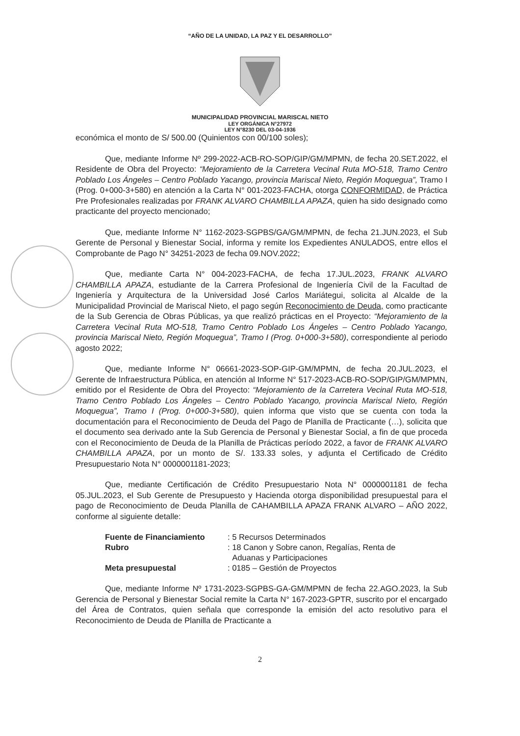“AÑO DE LA UNIDAD, LA PAZ Y EL DESARROLLO”
MUNICIPALIDAD PROVINCIAL MARISCAL NIETO
LEY ORGÁNICA N°27972
LEY N°8230 DEL 03-04-1936
económica el monto de S/ 500.00 (Quinientos con 00/100 soles);
Que, mediante Informe Nº 299-2022-ACB-RO-SOP/GIP/GM/MPMN, de fecha 20.SET.2022, el Residente de Obra del Proyecto: “Mejoramiento de la Carretera Vecinal Ruta MO-518, Tramo Centro Poblado Los Ángeles – Centro Poblado Yacango, provincia Mariscal Nieto, Región Moquegua”, Tramo I (Prog. 0+000-3+580) en atención a la Carta N° 001-2023-FACHA, otorga CONFORMIDAD, de Práctica Pre Profesionales realizadas por FRANK ALVARO CHAMBILLA APAZA, quien ha sido designado como practicante del proyecto mencionado;
Que, mediante Informe N° 1162-2023-SGPBS/GA/GM/MPMN, de fecha 21.JUN.2023, el Sub Gerente de Personal y Bienestar Social, informa y remite los Expedientes ANULADOS, entre ellos el Comprobante de Pago N° 34251-2023 de fecha 09.NOV.2022;
Que, mediante Carta N° 004-2023-FACHA, de fecha 17.JUL.2023, FRANK ALVARO CHAMBILLA APAZA, estudiante de la Carrera Profesional de Ingeniería Civil de la Facultad de Ingeniería y Arquitectura de la Universidad José Carlos Mariátegui, solicita al Alcalde de la Municipalidad Provincial de Mariscal Nieto, el pago según Reconocimiento de Deuda, como practicante de la Sub Gerencia de Obras Públicas, ya que realizó prácticas en el Proyecto: “Mejoramiento de la Carretera Vecinal Ruta MO-518, Tramo Centro Poblado Los Ángeles – Centro Poblado Yacango, provincia Mariscal Nieto, Región Moquegua”, Tramo I (Prog. 0+000-3+580), correspondiente al periodo agosto 2022;
Que, mediante Informe N° 06661-2023-SOP-GIP-GM/MPMN, de fecha 20.JUL.2023, el Gerente de Infraestructura Pública, en atención al Informe N° 517-2023-ACB-RO-SOP/GIP/GM/MPMN, emitido por el Residente de Obra del Proyecto: “Mejoramiento de la Carretera Vecinal Ruta MO-518, Tramo Centro Poblado Los Ángeles – Centro Poblado Yacango, provincia Mariscal Nieto, Región Moquegua”, Tramo I (Prog. 0+000-3+580), quien informa que visto que se cuenta con toda la documentación para el Reconocimiento de Deuda del Pago de Planilla de Practicante (…), solicita que el documento sea derivado ante la Sub Gerencia de Personal y Bienestar Social, a fin de que proceda con el Reconocimiento de Deuda de la Planilla de Prácticas período 2022, a favor de FRANK ALVARO CHAMBILLA APAZA, por un monto de S/. 133.33 soles, y adjunta el Certificado de Crédito Presupuestario Nota N° 0000001181-2023;
Que, mediante Certificación de Crédito Presupuestario Nota N° 0000001181 de fecha 05.JUL.2023, el Sub Gerente de Presupuesto y Hacienda otorga disponibilidad presupuestal para el pago de Reconocimiento de Deuda Planilla de CAHAMBILLA APAZA FRANK ALVARO – AÑO 2022, conforme al siguiente detalle:
| Fuente de Financiamiento | : 5 Recursos Determinados |
| Rubro | : 18 Canon y Sobre canon, Regalías, Renta de Aduanas y Participaciones |
| Meta presupuestal | : 0185 – Gestión de Proyectos |
Que, mediante Informe Nº 1731-2023-SGPBS-GA-GM/MPMN de fecha 22.AGO.2023, la Sub Gerencia de Personal y Bienestar Social remite la Carta N° 167-2023-GPTR, suscrito por el encargado del Área de Contratos, quien señala que corresponde la emisión del acto resolutivo para el Reconocimiento de Deuda de Planilla de Practicante a
2